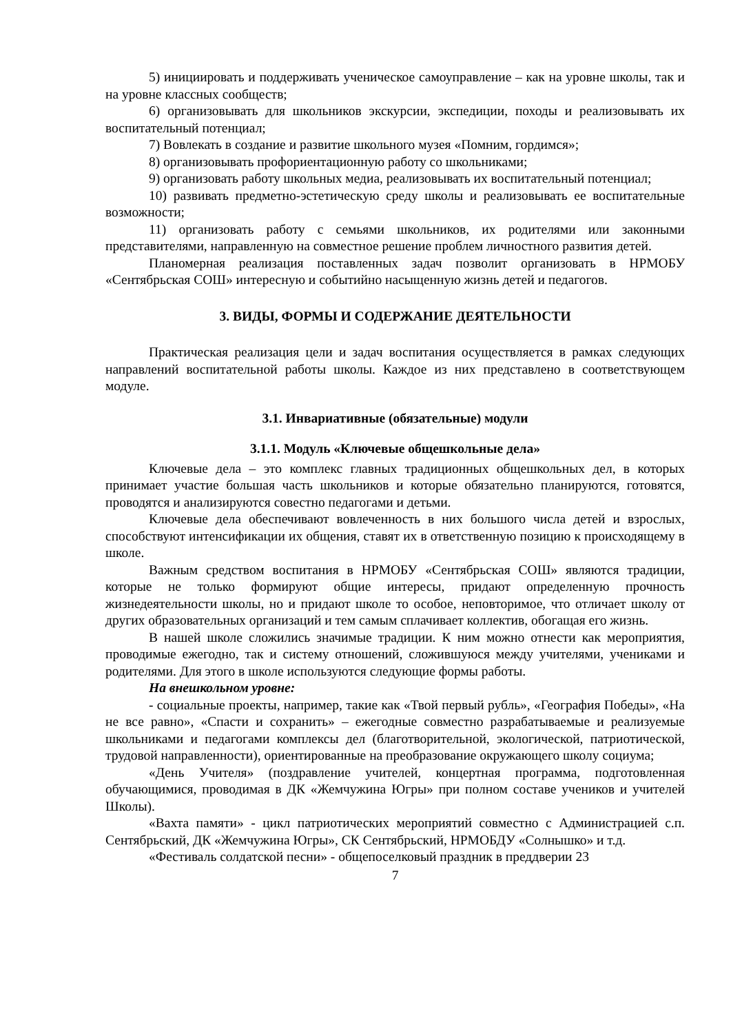5) инициировать и поддерживать ученическое самоуправление – как на уровне школы, так и на уровне классных сообществ;
6) организовывать для школьников экскурсии, экспедиции, походы и реализовывать их воспитательный потенциал;
7) Вовлекать в создание и развитие школьного музея «Помним, гордимся»;
8) организовывать профориентационную работу со школьниками;
9) организовать работу школьных медиа, реализовывать их воспитательный потенциал;
10) развивать предметно-эстетическую среду школы и реализовывать ее воспитательные возможности;
11) организовать работу с семьями школьников, их родителями или законными представителями, направленную на совместное решение проблем личностного развития детей.
Планомерная реализация поставленных задач позволит организовать в НРМОБУ «Сентябрьская СОШ» интересную и событийно насыщенную жизнь детей и педагогов.
3. ВИДЫ, ФОРМЫ И СОДЕРЖАНИЕ ДЕЯТЕЛЬНОСТИ
Практическая реализация цели и задач воспитания осуществляется в рамках следующих направлений воспитательной работы школы. Каждое из них представлено в соответствующем модуле.
3.1. Инвариативные (обязательные) модули
3.1.1. Модуль «Ключевые общешкольные дела»
Ключевые дела – это комплекс главных традиционных общешкольных дел, в которых принимает участие большая часть школьников и которые обязательно планируются, готовятся, проводятся и анализируются совестно педагогами и детьми.
Ключевые дела обеспечивают вовлеченность в них большого числа детей и взрослых, способствуют интенсификации их общения, ставят их в ответственную позицию к происходящему в школе.
Важным средством воспитания в НРМОБУ «Сентябрьская СОШ» являются традиции, которые не только формируют общие интересы, придают определенную прочность жизнедеятельности школы, но и придают школе то особое, неповторимое, что отличает школу от других образовательных организаций и тем самым сплачивает коллектив, обогащая его жизнь.
В нашей школе сложились значимые традиции. К ним можно отнести как мероприятия, проводимые ежегодно, так и систему отношений, сложившуюся между учителями, учениками и родителями. Для этого в школе используются следующие формы работы.
На внешкольном уровне:
- социальные проекты, например, такие как «Твой первый рубль», «География Победы», «На не все равно», «Спасти и сохранить» – ежегодные совместно разрабатываемые и реализуемые школьниками и педагогами комплексы дел (благотворительной, экологической, патриотической, трудовой направленности), ориентированные на преобразование окружающего школу социума;
«День Учителя» (поздравление учителей, концертная программа, подготовленная обучающимися, проводимая в ДК «Жемчужина Югры» при полном составе учеников и учителей Школы).
«Вахта памяти» - цикл патриотических мероприятий совместно с Администрацией с.п. Сентябрьский, ДК «Жемчужина Югры», СК Сентябрьский, НРМОБДУ «Солнышко» и т.д.
«Фестиваль солдатской песни» - общепоселковый праздник в преддверии 23
7